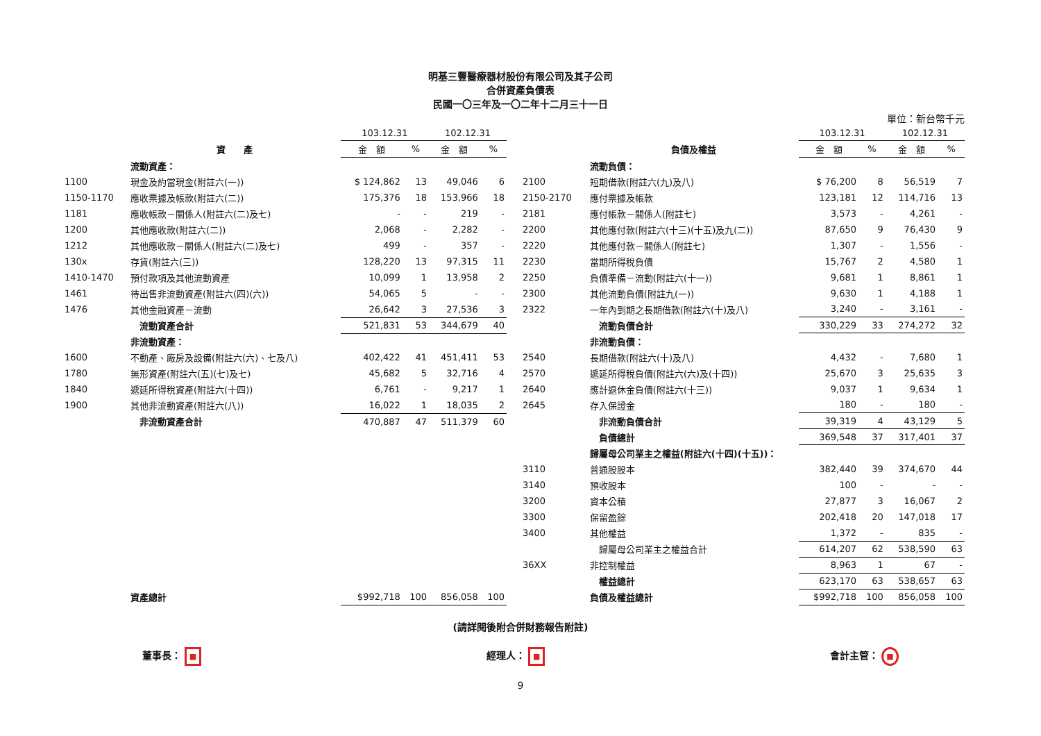明基三豐醫療器材股份有限公司及其子公司
合併資產負債表
民國一〇三年及一〇二年十二月三十一日
單位：新台幣千元
| | | 103.12.31 | | 102.12.31 | |
| --- | --- | --- | --- | --- | --- |
| | 資 產 | 金 額 | % | 金 額 | % |
| | 流動資產： | | | | |
| 1100 | 現金及約當現金(附註六(一)) | $ 124,862 | 13 | 49,046 | 6 |
| 1150-1170 | 應收票據及帳款(附註六(二)) | 175,376 | 18 | 153,966 | 18 |
| 1181 | 應收帳款－關係人(附註六(二)及七) | - | - | 219 | - |
| 1200 | 其他應收款(附註六(二)) | 2,068 | - | 2,282 | - |
| 1212 | 其他應收款－關係人(附註六(二)及七) | 499 | - | 357 | - |
| 130x | 存貨(附註六(三)) | 128,220 | 13 | 97,315 | 11 |
| 1410-1470 | 預付款項及其他流動資產 | 10,099 | 1 | 13,958 | 2 |
| 1461 | 待出售非流動資產(附註六(四)(六)) | 54,065 | 5 | - | - |
| 1476 | 其他金融資產－流動 | 26,642 | 3 | 27,536 | 3 |
| | 流動資產合計 | 521,831 | 53 | 344,679 | 40 |
| | 非流動資產： | | | | |
| 1600 | 不動產、廠房及設備(附註六(六)、七及八) | 402,422 | 41 | 451,411 | 53 |
| 1780 | 無形資產(附註六(五)(七)及七) | 45,682 | 5 | 32,716 | 4 |
| 1840 | 遞延所得稅資產(附註六(十四)) | 6,761 | - | 9,217 | 1 |
| 1900 | 其他非流動資產(附註六(八)) | 16,022 | 1 | 18,035 | 2 |
| | 非流動資產合計 | 470,887 | 47 | 511,379 | 60 |
| | 資產總計 | $992,718 | 100 | 856,058 | 100 |
| | | 103.12.31 | | 102.12.31 | |
| --- | --- | --- | --- | --- | --- |
| | 負債及權益 | 金 額 | % | 金 額 | % |
| | 流動負債： | | | | |
| 2100 | 短期借款(附註六(九)及八) | $ 76,200 | 8 | 56,519 | 7 |
| 2150-2170 | 應付票據及帳款 | 123,181 | 12 | 114,716 | 13 |
| 2181 | 應付帳款－關係人(附註七) | 3,573 | - | 4,261 | - |
| 2200 | 其他應付款(附註六(十三)(十五)及九(二)) | 87,650 | 9 | 76,430 | 9 |
| 2220 | 其他應付款－關係人(附註七) | 1,307 | - | 1,556 | - |
| 2230 | 當期所得稅負債 | 15,767 | 2 | 4,580 | 1 |
| 2250 | 負債準備－流動(附註六(十一)) | 9,681 | 1 | 8,861 | 1 |
| 2300 | 其他流動負債(附註九(一)) | 9,630 | 1 | 4,188 | 1 |
| 2322 | 一年內到期之長期借款(附註六(十)及八) | 3,240 | - | 3,161 | - |
| | 流動負債合計 | 330,229 | 33 | 274,272 | 32 |
| | 非流動負債： | | | | |
| 2540 | 長期借款(附註六(十)及八) | 4,432 | - | 7,680 | 1 |
| 2570 | 遞延所得稅負債(附註六(六)及(十四)) | 25,670 | 3 | 25,635 | 3 |
| 2640 | 應計退休金負債(附註六(十三)) | 9,037 | 1 | 9,634 | 1 |
| 2645 | 存入保證金 | 180 | - | 180 | - |
| | 非流動負債合計 | 39,319 | 4 | 43,129 | 5 |
| | 負債總計 | 369,548 | 37 | 317,401 | 37 |
| | 歸屬母公司業主之權益(附註六(十四)(十五))： | | | | |
| 3110 | 普通股股本 | 382,440 | 39 | 374,670 | 44 |
| 3140 | 預收股本 | 100 | - | - | - |
| 3200 | 資本公積 | 27,877 | 3 | 16,067 | 2 |
| 3300 | 保留盈餘 | 202,418 | 20 | 147,018 | 17 |
| 3400 | 其他權益 | 1,372 | - | 835 | - |
| | 歸屬母公司業主之權益合計 | 614,207 | 62 | 538,590 | 63 |
| 36XX | 非控制權益 | 8,963 | 1 | 67 | - |
| | 權益總計 | 623,170 | 63 | 538,657 | 63 |
| | 負債及權益總計 | $992,718 | 100 | 856,058 | 100 |
(請詳閱後附合併財務報告附註)
董事長： ■
經理人： ■
會計主管： ■
9